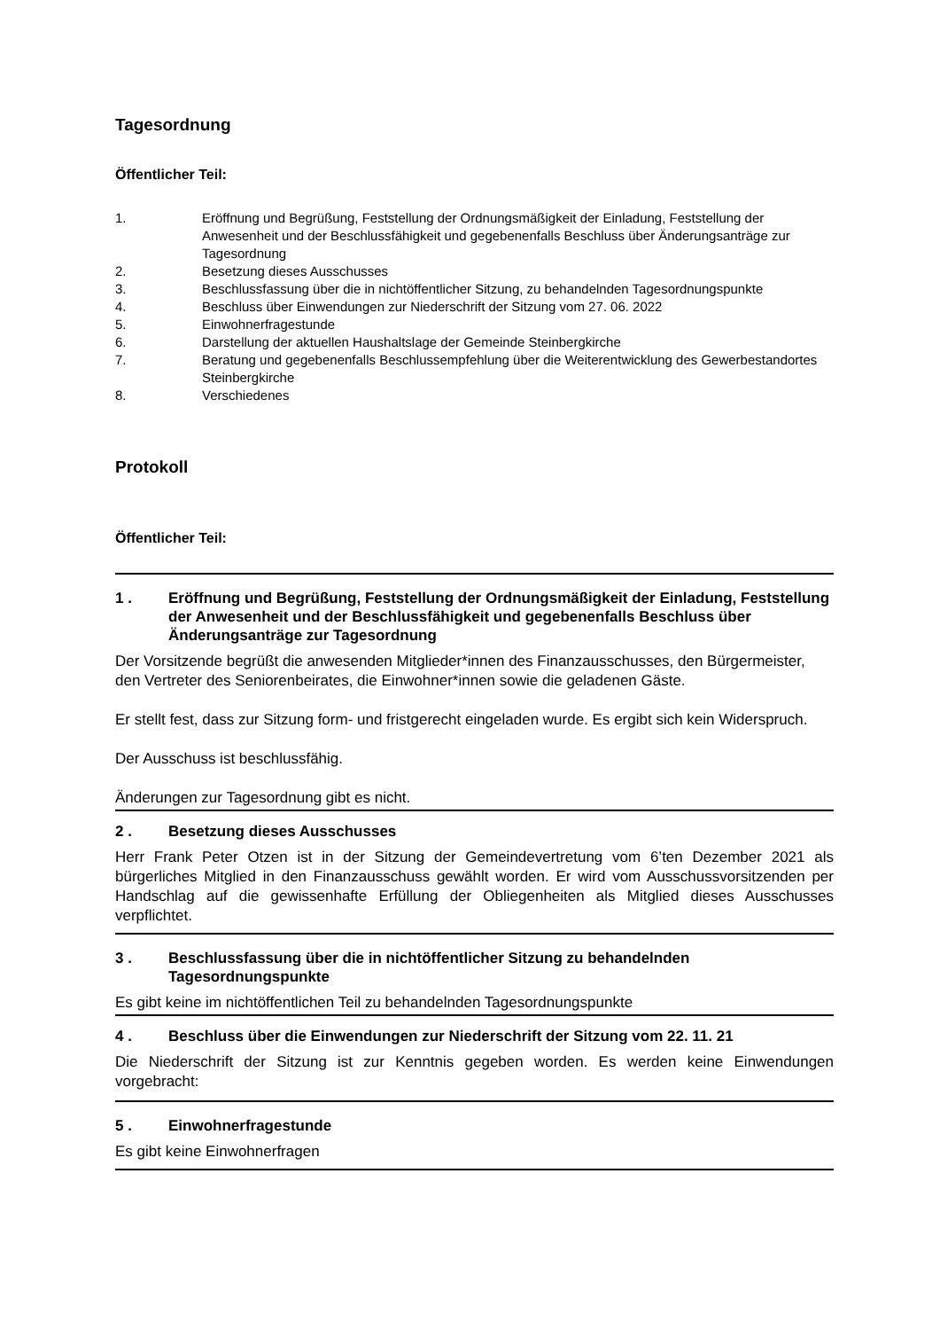Tagesordnung
Öffentlicher Teil:
1. Eröffnung und Begrüßung, Feststellung der Ordnungsmäßigkeit der Einladung, Feststellung der Anwesenheit und der Beschlussfähigkeit und gegebenenfalls Beschluss über Änderungsanträge zur Tagesordnung
2. Besetzung dieses Ausschusses
3. Beschlussfassung über die in nichtöffentlicher Sitzung, zu behandelnden Tagesordnungspunkte
4. Beschluss über Einwendungen zur Niederschrift der Sitzung vom 27. 06. 2022
5. Einwohnerfragestunde
6. Darstellung der aktuellen Haushaltslage der Gemeinde Steinbergkirche
7. Beratung und gegebenenfalls Beschlussempfehlung über die Weiterentwicklung des Gewerbestandortes Steinbergkirche
8. Verschiedenes
Protokoll
Öffentlicher Teil:
1 . Eröffnung und Begrüßung, Feststellung der Ordnungsmäßigkeit der Einladung, Feststellung der Anwesenheit und der Beschlussfähigkeit und gegebenenfalls Beschluss über Änderungsanträge zur Tagesordnung
Der Vorsitzende begrüßt die anwesenden Mitglieder*innen des Finanzausschusses, den Bürgermeister, den Vertreter des Seniorenbeirates, die Einwohner*innen sowie die geladenen Gäste.
Er stellt fest, dass zur Sitzung form- und fristgerecht eingeladen wurde. Es ergibt sich kein Widerspruch.
Der Ausschuss ist beschlussfähig.
Änderungen zur Tagesordnung gibt es nicht.
2 . Besetzung dieses Ausschusses
Herr Frank Peter Otzen ist in der Sitzung der Gemeindevertretung vom 6’ten Dezember 2021 als bürgerliches Mitglied in den Finanzausschuss gewählt worden. Er wird vom Ausschussvorsitzenden per Handschlag auf die gewissenhafte Erfüllung der Obliegenheiten als Mitglied dieses Ausschusses verpflichtet.
3 . Beschlussfassung über die in nichtöffentlicher Sitzung zu behandelnden Tagesordnungspunkte
Es gibt keine im nichtöffentlichen Teil zu behandelnden Tagesordnungspunkte
4 . Beschluss über die Einwendungen zur Niederschrift der Sitzung vom 22. 11. 21
Die Niederschrift der Sitzung ist zur Kenntnis gegeben worden. Es werden keine Einwendungen vorgebracht:
5 . Einwohnerfragestunde
Es gibt keine Einwohnerfragen